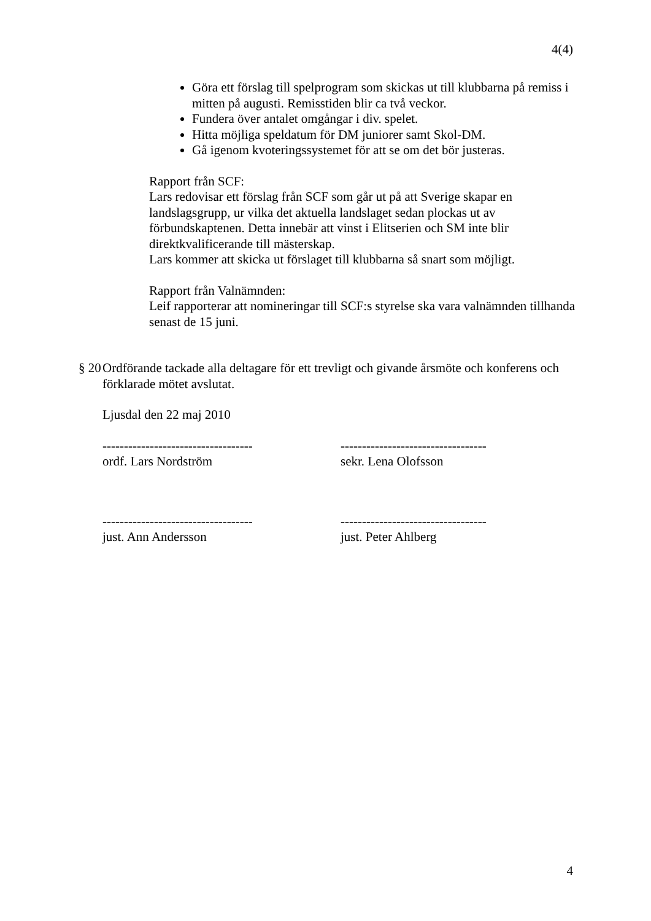4(4)
Göra ett förslag till spelprogram som skickas ut till klubbarna på remiss i mitten på augusti. Remisstiden blir ca två veckor.
Fundera över antalet omgångar i div. spelet.
Hitta möjliga speldatum för DM juniorer samt Skol-DM.
Gå igenom kvoteringssystemet för att se om det bör justeras.
Rapport från SCF:
Lars redovisar ett förslag från SCF som går ut på att Sverige skapar en landslagsgrupp, ur vilka det aktuella landslaget sedan plockas ut av förbundskaptenen. Detta innebär att vinst i Elitserien och SM inte blir direktkvalificerande till mästerskap.
Lars kommer att skicka ut förslaget till klubbarna så snart som möjligt.
Rapport från Valnämnden:
Leif rapporterar att nomineringar till SCF:s styrelse ska vara valnämnden tillhanda senast de 15 juni.
§ 20 Ordförande tackade alla deltagare för ett trevligt och givande årsmöte och konferens och förklarade mötet avslutat.
Ljusdal den 22 maj 2010
-----------------------------------
ordf. Lars Nordström
----------------------------------
sekr. Lena Olofsson
-----------------------------------
just. Ann Andersson
----------------------------------
just. Peter Ahlberg
4